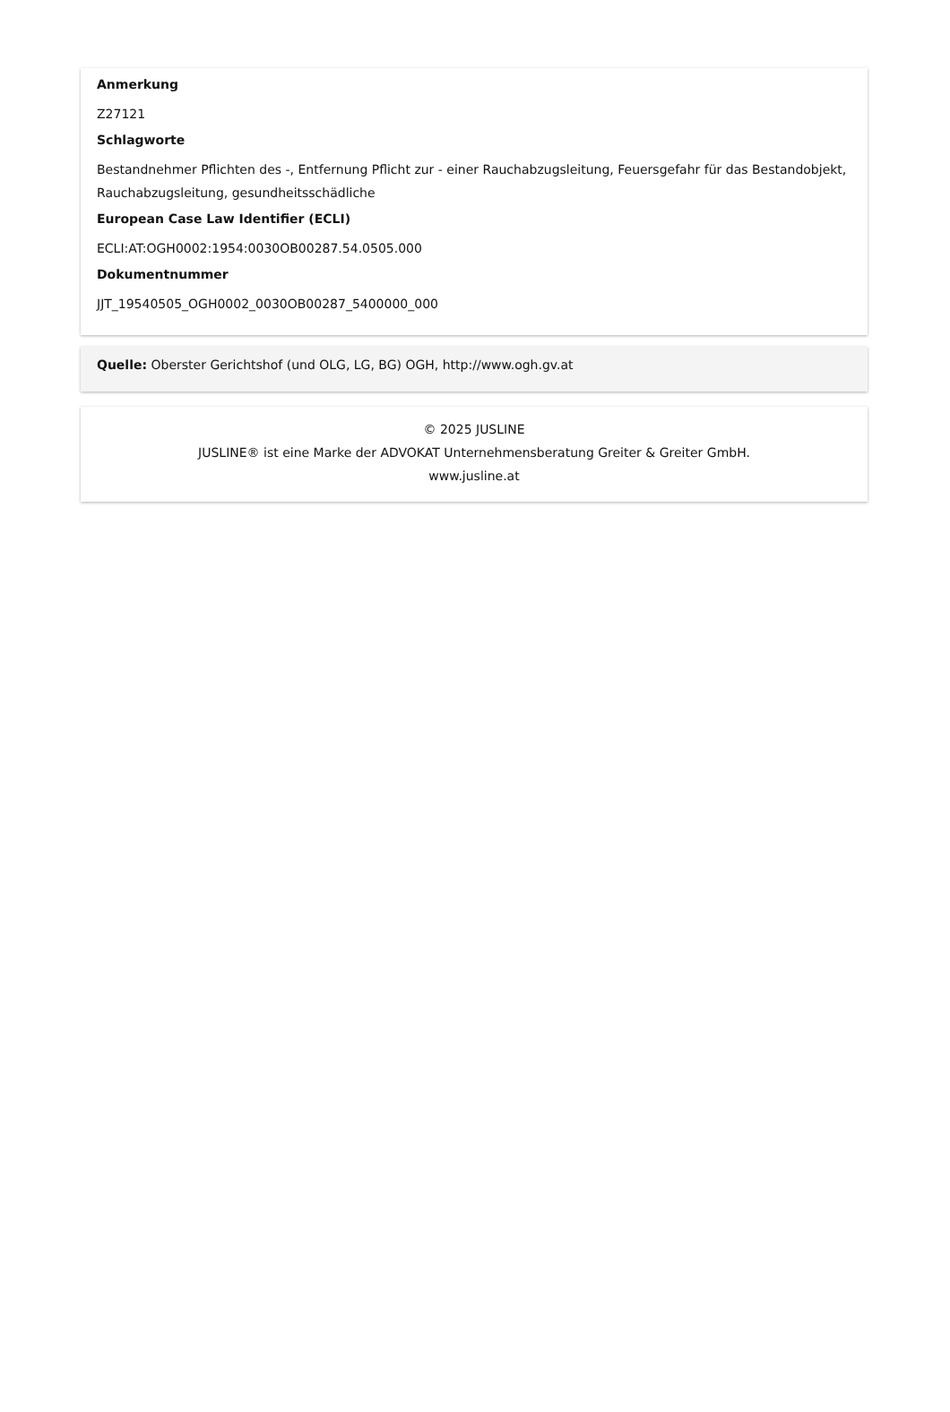Anmerkung
Z27121
Schlagworte
Bestandnehmer Pflichten des -, Entfernung Pflicht zur - einer Rauchabzugsleitung, Feuersgefahr für das Bestandobjekt, Rauchabzugsleitung, gesundheitsschädliche
European Case Law Identifier (ECLI)
ECLI:AT:OGH0002:1954:0030OB00287.54.0505.000
Dokumentnummer
JJT_19540505_OGH0002_0030OB00287_5400000_000
Quelle: Oberster Gerichtshof (und OLG, LG, BG) OGH, http://www.ogh.gv.at
© 2025 JUSLINE
JUSLINE® ist eine Marke der ADVOKAT Unternehmensberatung Greiter & Greiter GmbH.
www.jusline.at